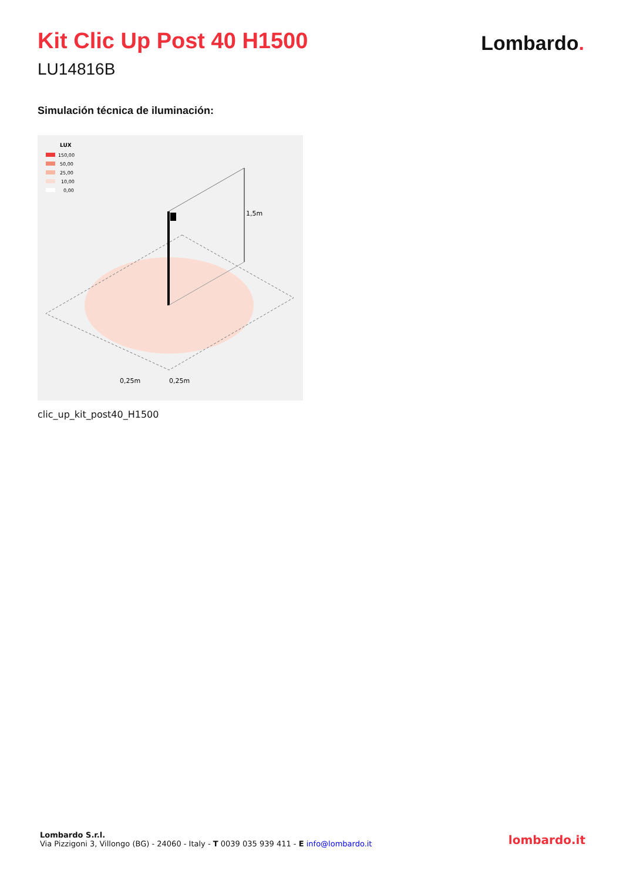Kit Clic Up Post 40 H1500
LU14816B
Lombardo.
Simulación técnica de iluminación:
LUX
150,00
50,00
25,00
10,00
0,00
1,5m
0,25m
0,25m
clic_up_kit_post40_H1500
Lombardo S.r.l.
Via Pizzigoni 3, Villongo (BG) - 24060 - Italy - T 0039 035 939 411 - E info@lombardo.it
lombardo.it